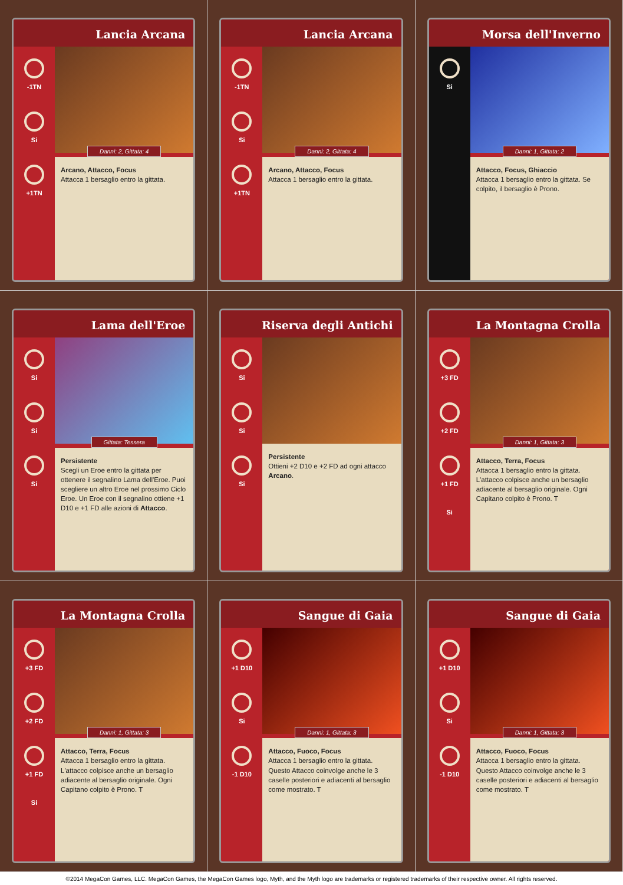Lancia Arcana
-1TN
Si
+1TN
Danni: 2, Gittata: 4
Arcano, Attacco, Focus
Attacca 1 bersaglio entro la gittata.
Lancia Arcana
-1TN
Si
+1TN
Danni: 2, Gittata: 4
Arcano, Attacco, Focus
Attacca 1 bersaglio entro la gittata.
Morsa dell'Inverno
Si
Danni: 1, Gittata: 2
Attacco, Focus, Ghiaccio
Attacca 1 bersaglio entro la gittata. Se colpito, il bersaglio è Prono.
Lama dell'Eroe
Si
Si
Si
Gittata: Tessera
Persistente
Scegli un Eroe entro la gittata per ottenere il segnalino Lama dell'Eroe. Puoi scegliere un altro Eroe nel prossimo Ciclo Eroe. Un Eroe con il segnalino ottiene +1 D10 e +1 FD alle azioni di Attacco.
Riserva degli Antichi
Si
Si
Si
Persistente
Ottieni +2 D10 e +2 FD ad ogni attacco Arcano.
La Montagna Crolla
+3 FD
+2 FD
+1 FD
Si
Danni: 1, Gittata: 3
Attacco, Terra, Focus
Attacca 1 bersaglio entro la gittata. L'attacco colpisce anche un bersaglio adiacente al bersaglio originale. Ogni Capitano colpito è Prono. T
La Montagna Crolla
+3 FD
+2 FD
+1 FD
Si
Danni: 1, Gittata: 3
Attacco, Terra, Focus
Attacca 1 bersaglio entro la gittata. L'attacco colpisce anche un bersaglio adiacente al bersaglio originale. Ogni Capitano colpito è Prono. T
Sangue di Gaia
+1 D10
Si
-1 D10
Danni: 1, Gittata: 3
Attacco, Fuoco, Focus
Attacca 1 bersaglio entro la gittata. Questo Attacco coinvolge anche le 3 caselle posteriori e adiacenti al bersaglio come mostrato. T
Sangue di Gaia
+1 D10
Si
-1 D10
Danni: 1, Gittata: 3
Attacco, Fuoco, Focus
Attacca 1 bersaglio entro la gittata. Questo Attacco coinvolge anche le 3 caselle posteriori e adiacenti al bersaglio come mostrato. T
©2014 MegaCon Games, LLC. MegaCon Games, the MegaCon Games logo, Myth, and the Myth logo are trademarks or registered trademarks of their respective owner. All rights reserved.